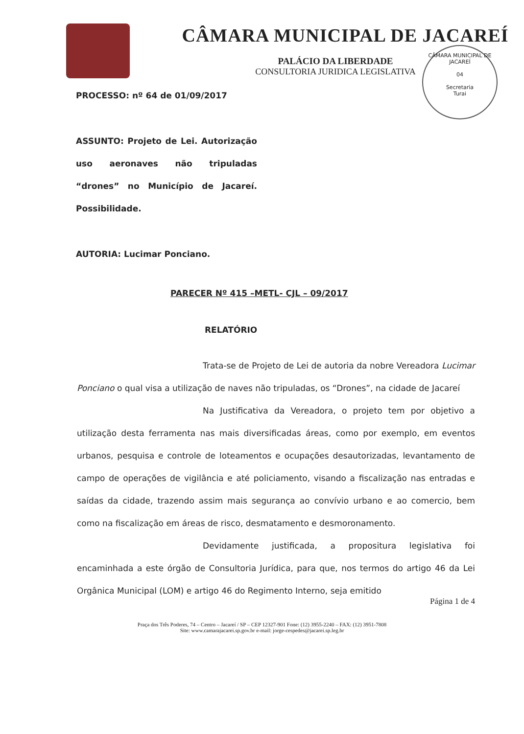CÂMARA MUNICIPAL DE JACAREÍ
PALÁCIO DA LIBERDADE
CONSULTORIA JURIDICA LEGISLATIVA
CÂMARA MUNICIPAL DE JACAREÍ
04
Secretaria
Turai
PROCESSO: nº 64 de 01/09/2017
ASSUNTO: Projeto de Lei. Autorização uso aeronaves não tripuladas “drones” no Município de Jacareí. Possibilidade.
AUTORIA: Lucimar Ponciano.
PARECER Nº 415 –METL- CJL – 09/2017
RELATÓRIO
Trata-se de Projeto de Lei de autoria da nobre Vereadora Lucimar Ponciano o qual visa a utilização de naves não tripuladas, os “Drones”, na cidade de Jacareí
Na Justificativa da Vereadora, o projeto tem por objetivo a utilização desta ferramenta nas mais diversificadas áreas, como por exemplo, em eventos urbanos, pesquisa e controle de loteamentos e ocupações desautorizadas, levantamento de campo de operações de vigilância e até policiamento, visando a fiscalização nas entradas e saídas da cidade, trazendo assim mais segurança ao convívio urbano e ao comercio, bem como na fiscalização em áreas de risco, desmatamento e desmoronamento.
Devidamente justificada, a propositura legislativa foi encaminhada a este órgão de Consultoria Jurídica, para que, nos termos do artigo 46 da Lei Orgânica Municipal (LOM) e artigo 46 do Regimento Interno, seja emitido
Página 1 de 4
Praça dos Três Poderes, 74 – Centro – Jacareí / SP – CEP 12327-901 Fone: (12) 3955-2240 – FAX: (12) 3951-7808
Site: www.camarajacarei.sp.gov.br e-mail: jorge-cespedes@jacarei.sp.leg.br